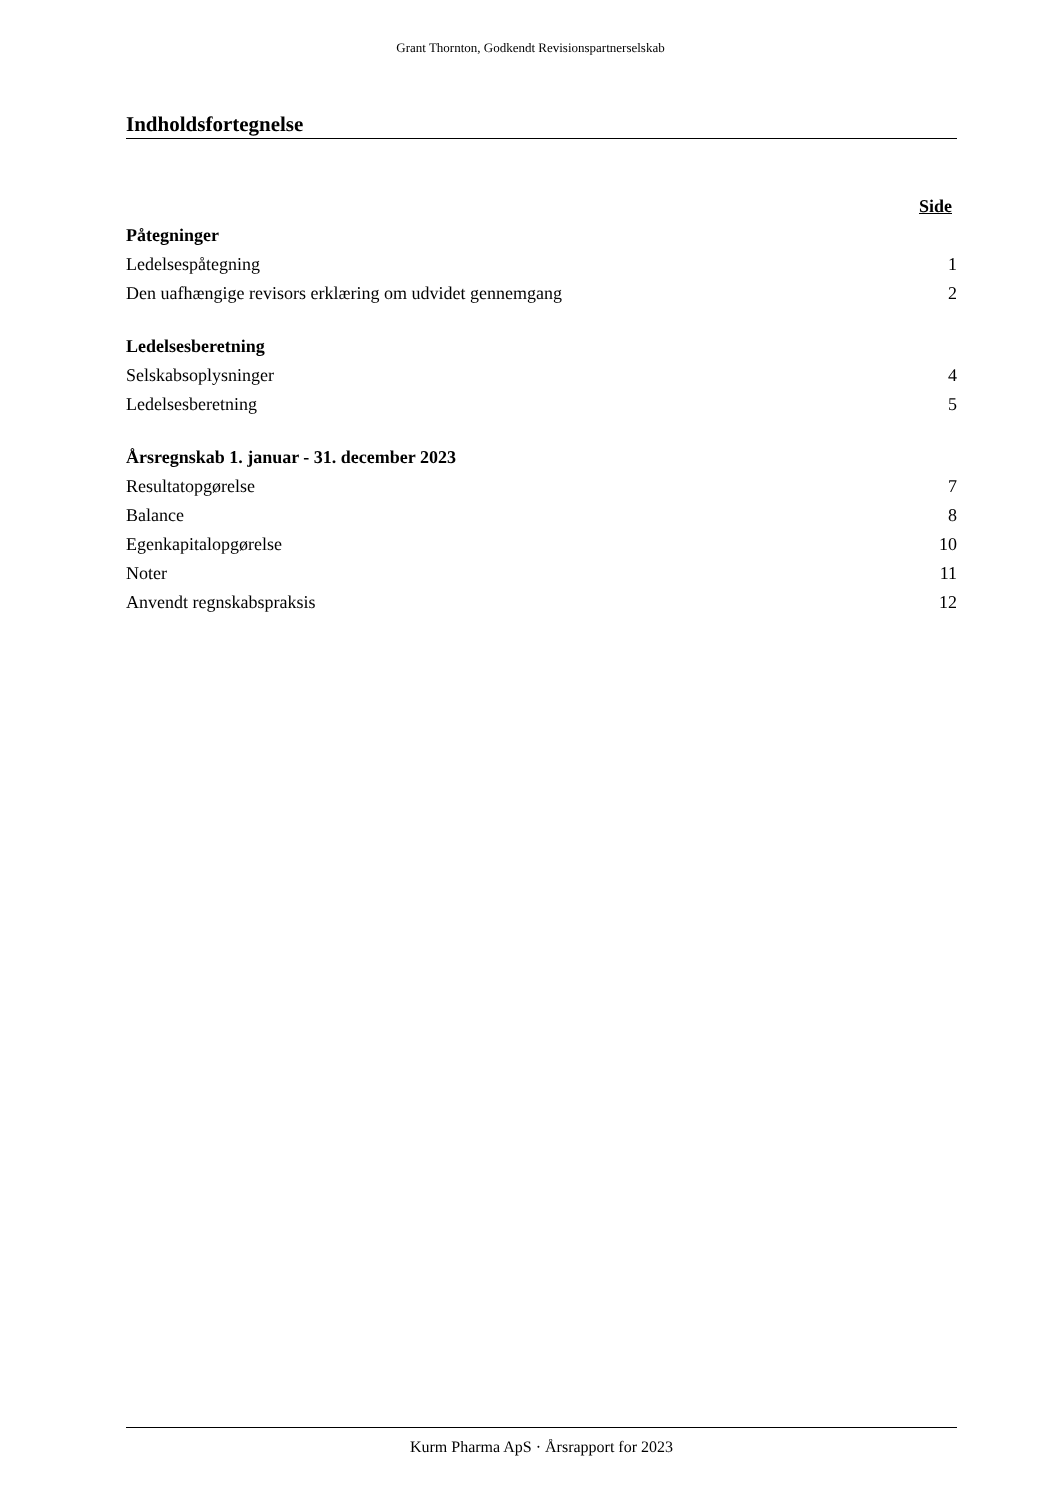Grant Thornton, Godkendt Revisionspartnerselskab
Indholdsfortegnelse
Side
Påtegninger
Ledelsespåtegning 1
Den uafhængige revisors erklæring om udvidet gennemgang 2
Ledelsesberetning
Selskabsoplysninger 4
Ledelsesberetning 5
Årsregnskab 1. januar - 31. december 2023
Resultatopgørelse 7
Balance 8
Egenkapitalopgørelse 10
Noter 11
Anvendt regnskabspraksis 12
Kurm Pharma ApS · Årsrapport for 2023